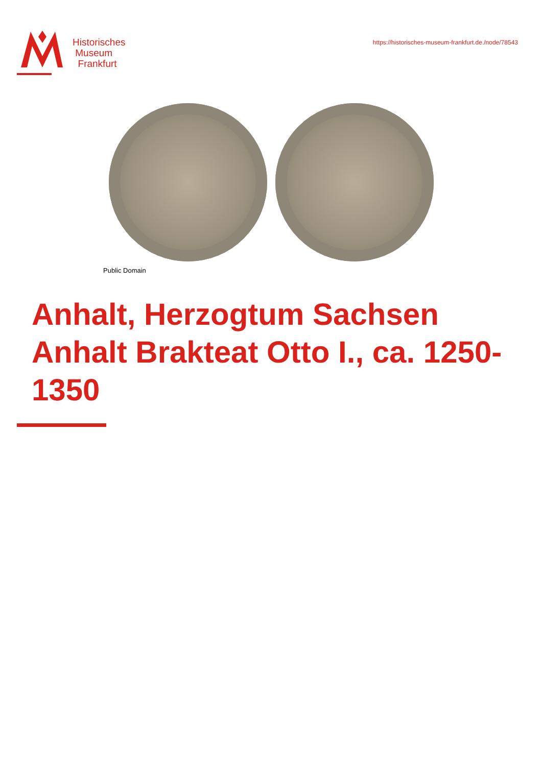Historisches
Museum
Frankfurt
https://historisches-museum-frankfurt.de./node/78543
Public Domain
Anhalt, Herzogtum Sachsen Anhalt Brakteat Otto I., ca. 1250-1350